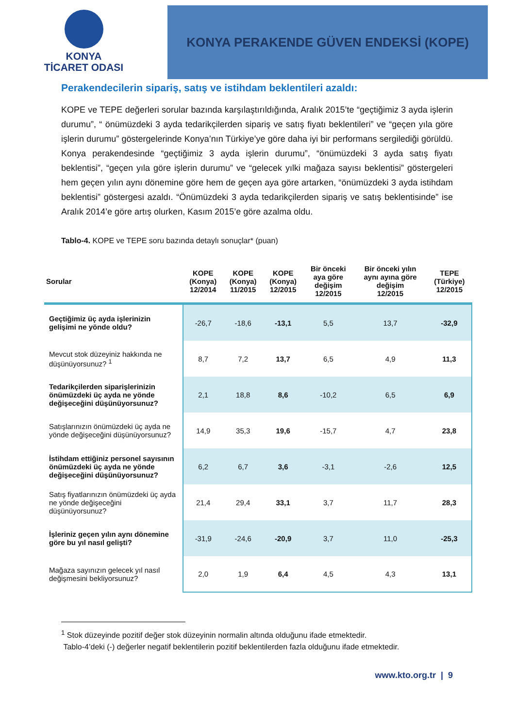KONYA
TİCARET ODASI
KONYA PERAKENDE GÜVEN ENDEKSİ (KOPE)
Perakendecilerin sipariş, satış ve istihdam beklentileri azaldı:
KOPE ve TEPE değerleri sorular bazında karşılaştırıldığında, Aralık 2015’te “geçtiğimiz 3 ayda işlerin durumu”, “ önümüzdeki 3 ayda tedarikçilerden sipariş ve satış fiyatı beklentileri” ve “geçen yıla göre işlerin durumu” göstergelerinde Konya’nın Türkiye’ye göre daha iyi bir performans sergilediği görüldü. Konya perakendesinde “geçtiğimiz 3 ayda işlerin durumu”, “önümüzdeki 3 ayda satış fiyatı beklentisi”, “geçen yıla göre işlerin durumu” ve “gelecek yılki mağaza sayısı beklentisi” göstergeleri hem geçen yılın aynı dönemine göre hem de geçen aya göre artarken, “önümüzdeki 3 ayda istihdam beklentisi” göstergesi azaldı. “Önümüzdeki 3 ayda tedarikçilerden sipariş ve satış beklentisinde” ise Aralık 2014’e göre artış olurken, Kasım 2015’e göre azalma oldu.
Tablo-4. KOPE ve TEPE soru bazında detaylı sonuçlar* (puan)
| Sorular | KOPE (Konya) 12/2014 | KOPE (Konya) 11/2015 | KOPE (Konya) 12/2015 | Bir önceki aya göre değişim 12/2015 | Bir önceki yılın aynı ayına göre değişim 12/2015 | TEPE (Türkiye) 12/2015 |
| --- | --- | --- | --- | --- | --- | --- |
| Geçtiğimiz üç ayda işlerinizin gelişimi ne yönde oldu? | -26,7 | -18,6 | -13,1 | 5,5 | 13,7 | -32,9 |
| Mevcut stok düzeyiniz hakkında ne düşünüyorsunuz? <sup>1</sup> | 8,7 | 7,2 | 13,7 | 6,5 | 4,9 | 11,3 |
| Tedarikçilerden siparişlerinizin önümüzdeki üç ayda ne yönde değişeceğini düşünüyorsunuz? | 2,1 | 18,8 | 8,6 | -10,2 | 6,5 | 6,9 |
| Satışlarınızın önümüzdeki üç ayda ne yönde değişeceğini düşünüyorsunuz? | 14,9 | 35,3 | 19,6 | -15,7 | 4,7 | 23,8 |
| İstihdam ettiğiniz personel sayısının önümüzdeki üç ayda ne yönde değişeceğini düşünüyorsunuz? | 6,2 | 6,7 | 3,6 | -3,1 | -2,6 | 12,5 |
| Satış fiyatlarınızın önümüzdeki üç ayda ne yönde değişeceğini düşünüyorsunuz? | 21,4 | 29,4 | 33,1 | 3,7 | 11,7 | 28,3 |
| İşleriniz geçen yılın aynı dönemine göre bu yıl nasıl gelişti? | -31,9 | -24,6 | -20,9 | 3,7 | 11,0 | -25,3 |
| Mağaza sayınızın gelecek yıl nasıl değişmesini bekliyorsunuz? | 2,0 | 1,9 | 6,4 | 4,5 | 4,3 | 13,1 |
<sup>1</sup> Stok düzeyinde pozitif değer stok düzeyinin normalin altında olduğunu ifade etmektedir.
Tablo-4’deki (-) değerler negatif beklentilerin pozitif beklentilerden fazla olduğunu ifade etmektedir.
www.kto.org.tr | 9